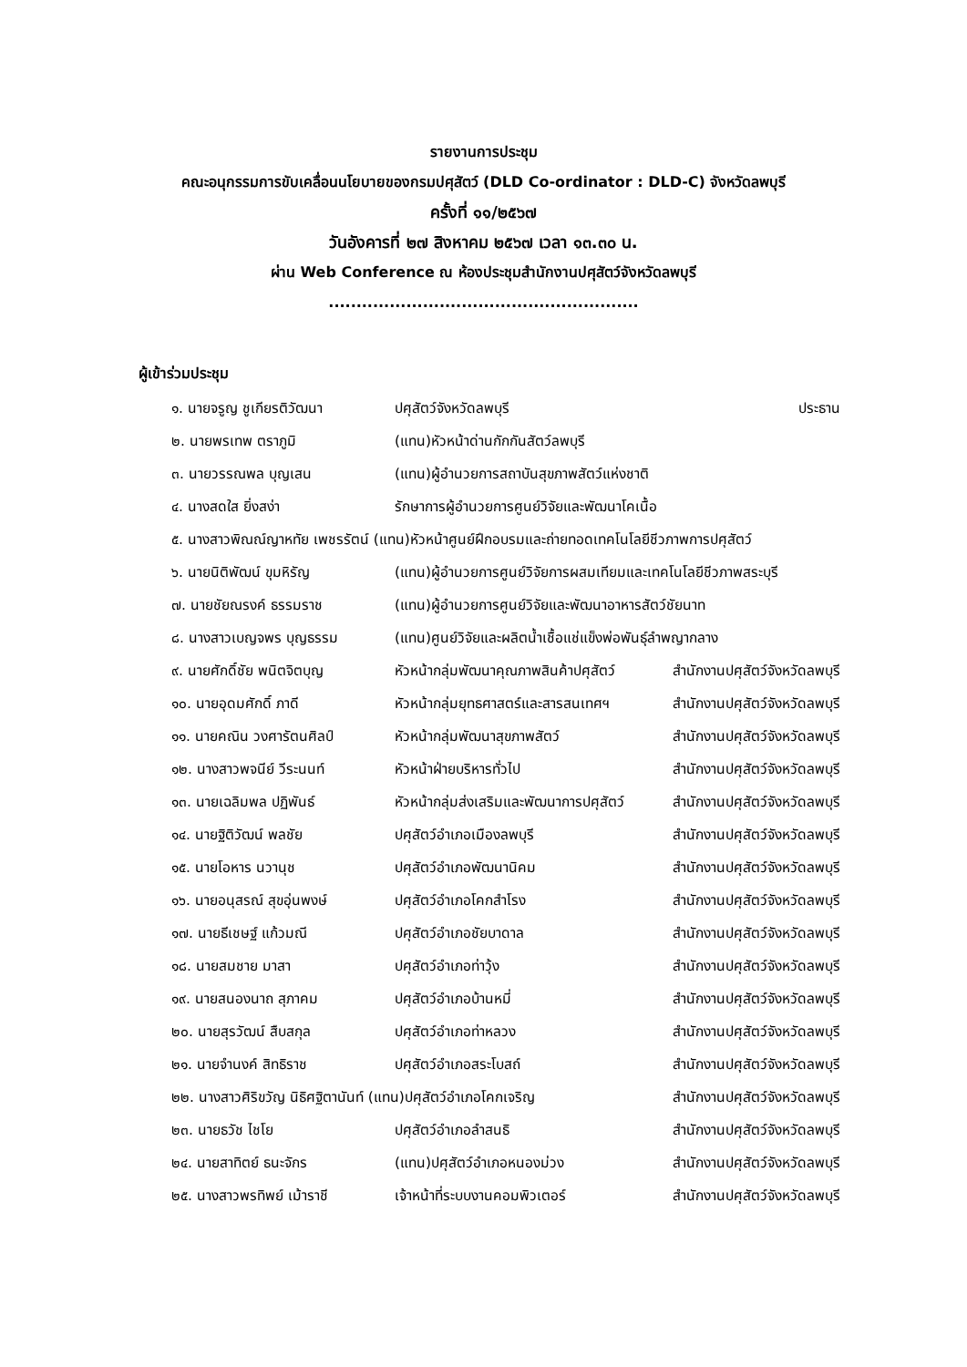รายงานการประชุม
คณะอนุกรรมการขับเคลื่อนนโยบายของกรมปศุสัตว์ (DLD Co-ordinator : DLD-C) จังหวัดลพบุรี
ครั้งที่ ๑๑/๒๕๖๗
วันอังคารที่ ๒๗ สิงหาคม ๒๕๖๗ เวลา ๑๓.๓๐ น.
ผ่าน Web Conference ณ ห้องประชุมสำนักงานปศุสัตว์จังหวัดลพบุรี
........................................................
ผู้เข้าร่วมประชุม
| ๑. นายจรูญ ชูเกียรติวัฒนา | ปศุสัตว์จังหวัดลพบุรี | ประธาน |
| ๒. นายพรเทพ ตราภูมิ | (แทน)หัวหน้าด่านกักกันสัตว์ลพบุรี | |
| ๓. นายวรรณพล บุญเสน | (แทน)ผู้อำนวยการสถาบันสุขภาพสัตว์แห่งชาติ | |
| ๔. นางสดใส ยิ่งสง่า | รักษาการผู้อำนวยการศูนย์วิจัยและพัฒนาโคเนื้อ | |
| ๕. นางสาวพิณณ์ญาหทัย เพชรรัตน์ (แทน)หัวหน้าศูนย์ฝึกอบรมและถ่ายทอดเทคโนโลยีชีวภาพการปศุสัตว์ | | |
| ๖. นายนิติพัฒน์ ขุมหิรัญ | (แทน)ผู้อำนวยการศูนย์วิจัยการผสมเทียมและเทคโนโลยีชีวภาพสระบุรี | |
| ๗. นายชัยณรงค์ ธรรมราช | (แทน)ผู้อำนวยการศูนย์วิจัยและพัฒนาอาหารสัตว์ชัยนาท | |
| ๘. นางสาวเบญจพร บุญธรรม | (แทน)ศูนย์วิจัยและผลิตน้ำเชื้อแช่แข็งพ่อพันธุ์ลำพญากลาง | |
| ๙. นายศักดิ์ชัย พนิตจิตบุญ | หัวหน้ากลุ่มพัฒนาคุณภาพสินค้าปศุสัตว์ | สำนักงานปศุสัตว์จังหวัดลพบุรี |
| ๑๐. นายอุดมศักดิ์ ภาดี | หัวหน้ากลุ่มยุทธศาสตร์และสารสนเทศฯ | สำนักงานปศุสัตว์จังหวัดลพบุรี |
| ๑๑. นายคณิน วงศารัตนศิลป์ | หัวหน้ากลุ่มพัฒนาสุขภาพสัตว์ | สำนักงานปศุสัตว์จังหวัดลพบุรี |
| ๑๒. นางสาวพจนีย์ วีระนนท์ | หัวหน้าฝ่ายบริหารทั่วไป | สำนักงานปศุสัตว์จังหวัดลพบุรี |
| ๑๓. นายเฉลิมพล ปฏิพันธ์ | หัวหน้ากลุ่มส่งเสริมและพัฒนาการปศุสัตว์ | สำนักงานปศุสัตว์จังหวัดลพบุรี |
| ๑๔. นายฐิติวัฒน์ พลชัย | ปศุสัตว์อำเภอเมืองลพบุรี | สำนักงานปศุสัตว์จังหวัดลพบุรี |
| ๑๕. นายโอหาร นวานุช | ปศุสัตว์อำเภอพัฒนานิคม | สำนักงานปศุสัตว์จังหวัดลพบุรี |
| ๑๖. นายอนุสรณ์ สุขอุ่นพงษ์ | ปศุสัตว์อำเภอโคกสำโรง | สำนักงานปศุสัตว์จังหวัดลพบุรี |
| ๑๗. นายธีเชษฐ์ แก้วมณี | ปศุสัตว์อำเภอชัยบาดาล | สำนักงานปศุสัตว์จังหวัดลพบุรี |
| ๑๘. นายสมชาย มาสา | ปศุสัตว์อำเภอท่าวุ้ง | สำนักงานปศุสัตว์จังหวัดลพบุรี |
| ๑๙. นายสนองนาถ สุภาคม | ปศุสัตว์อำเภอบ้านหมี่ | สำนักงานปศุสัตว์จังหวัดลพบุรี |
| ๒๐. นายสุรวัฒน์ สืบสกุล | ปศุสัตว์อำเภอท่าหลวง | สำนักงานปศุสัตว์จังหวัดลพบุรี |
| ๒๑. นายจำนงค์ สิทธิราช | ปศุสัตว์อำเภอสระโบสถ์ | สำนักงานปศุสัตว์จังหวัดลพบุรี |
| ๒๒. นางสาวศิริขวัญ นิธิศฐิตานันท์ (แทน)ปศุสัตว์อำเภอโคกเจริญ | | สำนักงานปศุสัตว์จังหวัดลพบุรี |
| ๒๓. นายธวัช ไชโย | ปศุสัตว์อำเภอลำสนธิ | สำนักงานปศุสัตว์จังหวัดลพบุรี |
| ๒๔. นายสาทิตย์ ธนะจักร | (แทน)ปศุสัตว์อำเภอหนองม่วง | สำนักงานปศุสัตว์จังหวัดลพบุรี |
| ๒๕. นางสาวพรทิพย์ เม้าราชี | เจ้าหน้าที่ระบบงานคอมพิวเตอร์ | สำนักงานปศุสัตว์จังหวัดลพบุรี |